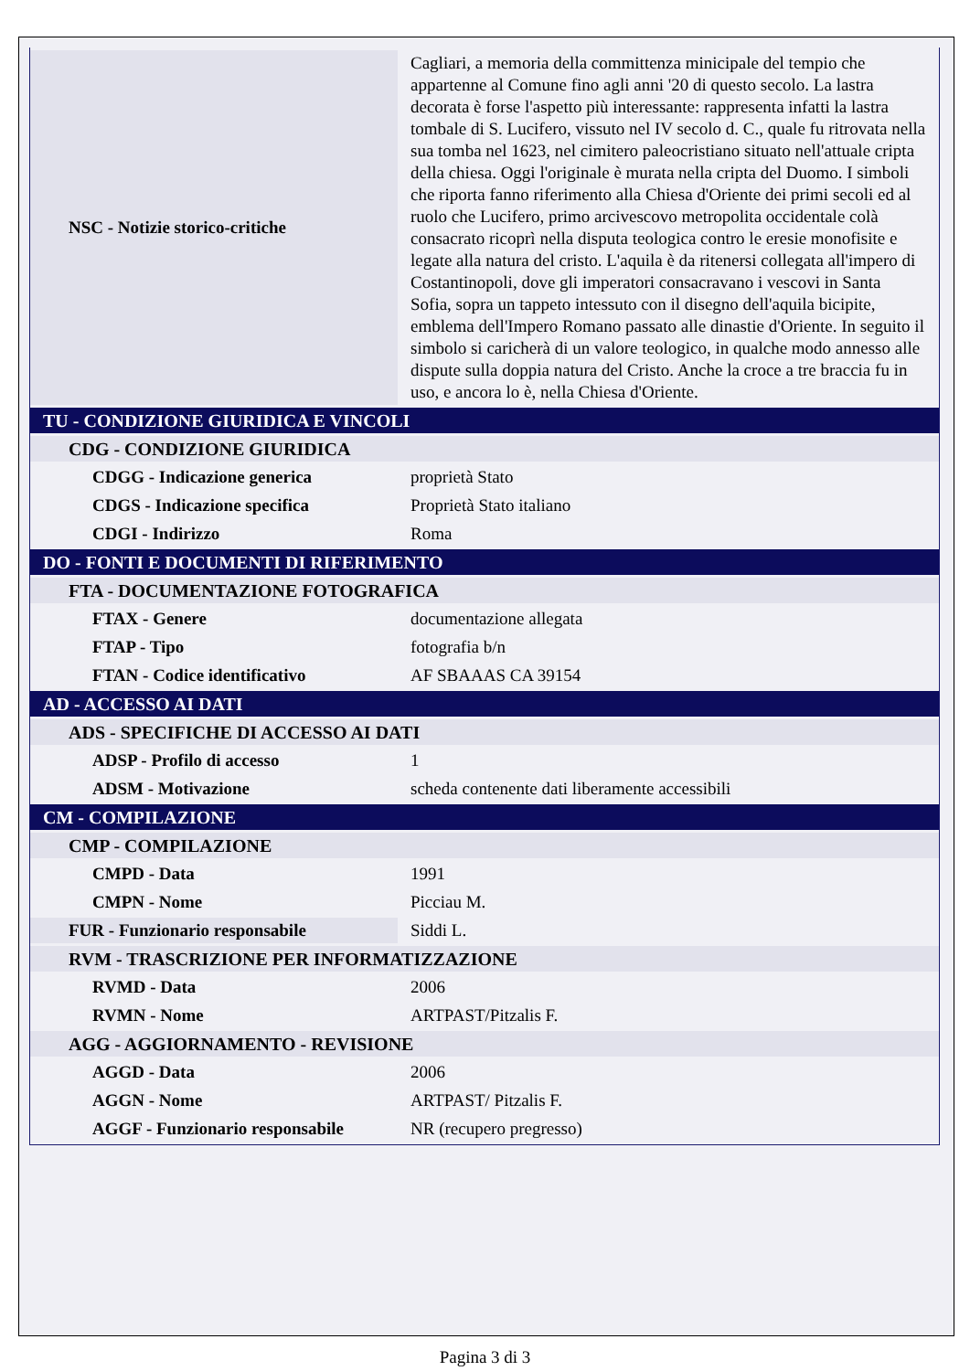| NSC - Notizie storico-critiche | Cagliari, a memoria della committenza minicipale del tempio che appartenne al Comune fino agli anni '20 di questo secolo. La lastra decorata è forse l'aspetto più interessante: rappresenta infatti la lastra tombale di S. Lucifero, vissuto nel IV secolo d. C., quale fu ritrovata nella sua tomba nel 1623, nel cimitero paleocristiano situato nell'attuale cripta della chiesa. Oggi l'originale è murata nella cripta del Duomo. I simboli che riporta fanno riferimento alla Chiesa d'Oriente dei primi secoli ed al ruolo che Lucifero, primo arcivescovo metropolita occidentale colà consacrato ricoprì nella disputa teologica contro le eresie monofisite e legate alla natura del cristo. L'aquila è da ritenersi collegata all'impero di Costantinopoli, dove gli imperatori consacravano i vescovi in Santa Sofia, sopra un tappeto intessuto con il disegno dell'aquila bicipite, emblema dell'Impero Romano passato alle dinastie d'Oriente. In seguito il simbolo si caricherà di un valore teologico, in qualche modo annesso alle dispute sulla doppia natura del Cristo. Anche la croce a tre braccia fu in uso, e ancora lo è, nella Chiesa d'Oriente. |
| TU - CONDIZIONE GIURIDICA E VINCOLI | |
| CDG - CONDIZIONE GIURIDICA | |
| CDGG - Indicazione generica | proprietà Stato |
| CDGS - Indicazione specifica | Proprietà Stato italiano |
| CDGI - Indirizzo | Roma |
| DO - FONTI E DOCUMENTI DI RIFERIMENTO | |
| FTA - DOCUMENTAZIONE FOTOGRAFICA | |
| FTAX - Genere | documentazione allegata |
| FTAP - Tipo | fotografia b/n |
| FTAN - Codice identificativo | AF SBAAAS CA 39154 |
| AD - ACCESSO AI DATI | |
| ADS - SPECIFICHE DI ACCESSO AI DATI | |
| ADSP - Profilo di accesso | 1 |
| ADSM - Motivazione | scheda contenente dati liberamente accessibili |
| CM - COMPILAZIONE | |
| CMP - COMPILAZIONE | |
| CMPD - Data | 1991 |
| CMPN - Nome | Picciau M. |
| FUR - Funzionario responsabile | Siddi L. |
| RVM - TRASCRIZIONE PER INFORMATIZZAZIONE | |
| RVMD - Data | 2006 |
| RVMN - Nome | ARTPAST/Pitzalis F. |
| AGG - AGGIORNAMENTO - REVISIONE | |
| AGGD - Data | 2006 |
| AGGN - Nome | ARTPAST/ Pitzalis F. |
| AGGF - Funzionario responsabile | NR (recupero pregresso) |
Pagina 3 di 3